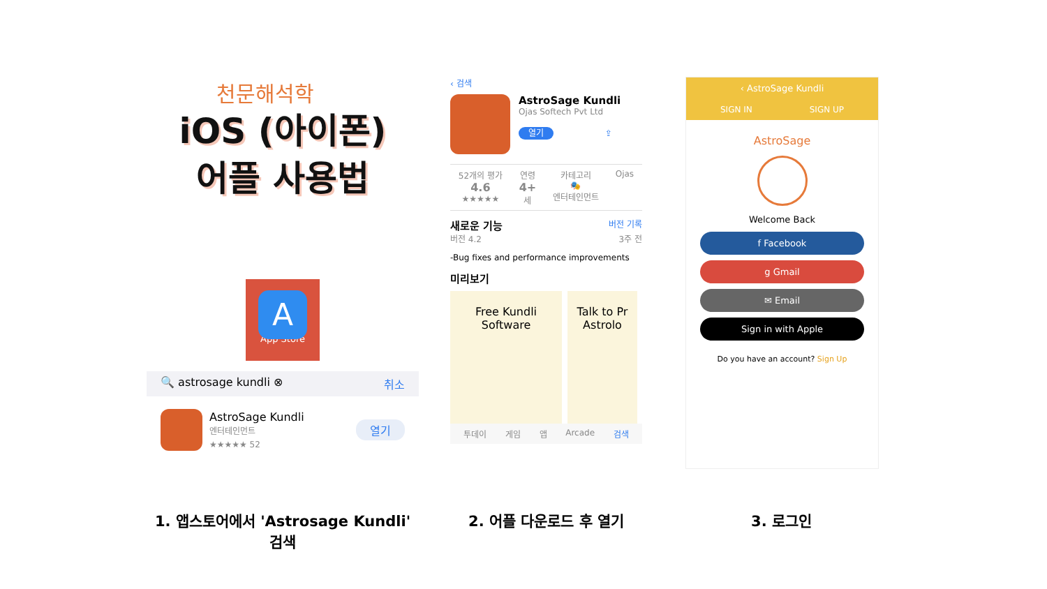천문해석학
iOS (아이폰)
어플 사용법
A
App Store
🔍 astrosage kundli ⊗ 취소
AstroSage Kundli
엔터테인먼트
★★★★★ 52
열기
‹ 검색
AstroSage Kundli
Ojas Softech Pvt Ltd
열기 ⇪
52개의 평가
4.6
★★★★★
연령
4+
세
카테고리
🎭
엔터테인먼트
Ojas
새로운 기능 버전 기록
버전 4.2 3주 전
-Bug fixes and performance improvements
미리보기
Free Kundli Software
Talk to Pr Astrolo
투데이 게임 앱 Arcade 검색
‹ AstroSage Kundli
SIGN IN SIGN UP
AstroSage
Welcome Back
f Facebook
g Gmail
✉ Email
Sign in with Apple
Do you have an account? Sign Up
1. 앱스토어에서 'Astrosage Kundli' 검색
2. 어플 다운로드 후 열기 3. 로그인